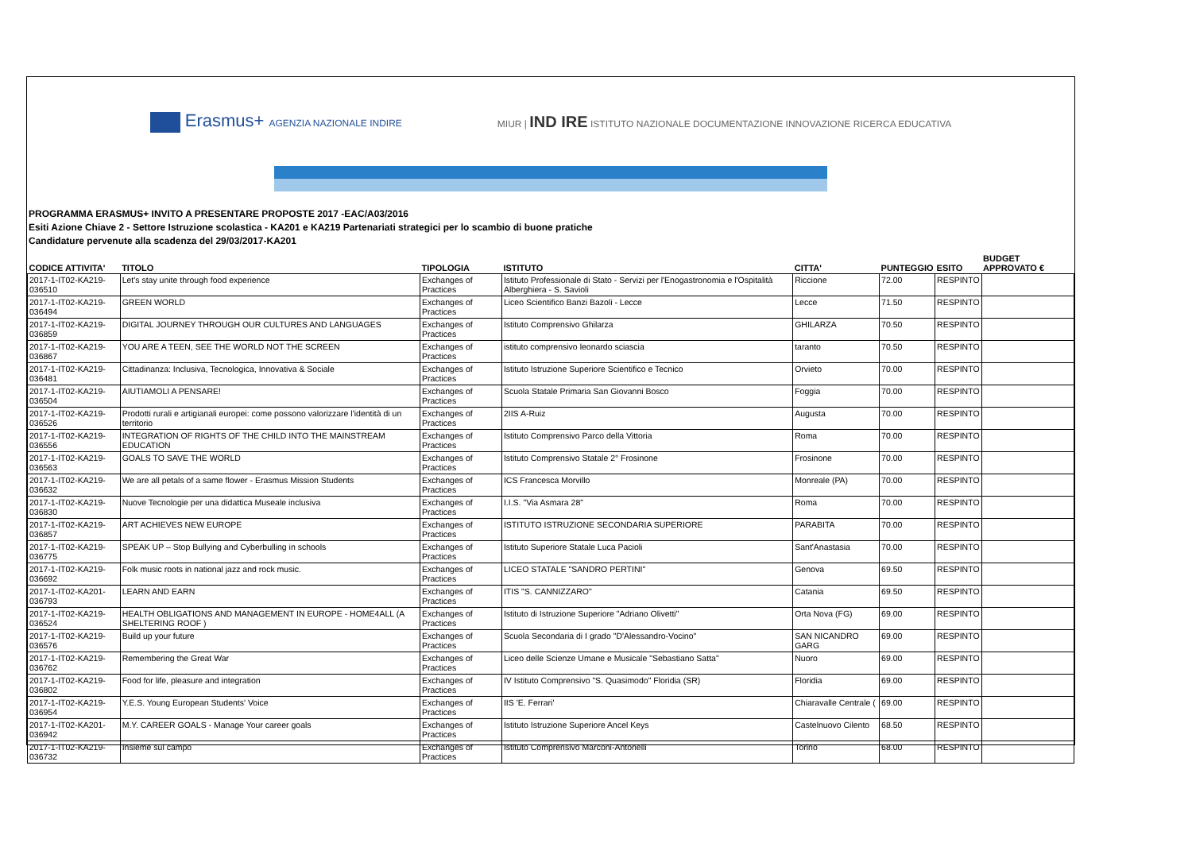Erasmus+ AGENZIA NAZIONALE INDIRE
MIUR | IND IRE ISTITUTO NAZIONALE DOCUMENTAZIONE INNOVAZIONE RICERCA EDUCATIVA
PROGRAMMA ERASMUS+ INVITO A PRESENTARE PROPOSTE 2017 -EAC/A03/2016
Esiti Azione Chiave 2 - Settore Istruzione scolastica - KA201 e KA219 Partenariati strategici per lo scambio di buone pratiche
Candidature pervenute alla scadenza del 29/03/2017-KA201
| CODICE ATTIVITA' | TITOLO | TIPOLOGIA | ISTITUTO | CITTA' | PUNTEGGIO | ESITO | BUDGET APPROVATO € |
| --- | --- | --- | --- | --- | --- | --- | --- |
| 2017-1-IT02-KA219-036510 | Let's stay unite through food experience | Exchanges of Practices | Istituto Professionale di Stato - Servizi per l'Enogastronomia e l'Ospitalità Alberghiera - S. Savioli | Riccione | 72.00 | RESPINTO | |
| 2017-1-IT02-KA219-036494 | GREEN WORLD | Exchanges of Practices | Liceo Scientifico Banzi Bazoli - Lecce | Lecce | 71.50 | RESPINTO | |
| 2017-1-IT02-KA219-036859 | DIGITAL JOURNEY THROUGH OUR CULTURES AND LANGUAGES | Exchanges of Practices | Istituto Comprensivo Ghilarza | GHILARZA | 70.50 | RESPINTO | |
| 2017-1-IT02-KA219-036867 | YOU ARE A TEEN, SEE THE WORLD NOT THE SCREEN | Exchanges of Practices | istituto comprensivo leonardo sciascia | taranto | 70.50 | RESPINTO | |
| 2017-1-IT02-KA219-036481 | Cittadinanza: Inclusiva, Tecnologica, Innovativa & Sociale | Exchanges of Practices | Istituto Istruzione Superiore Scientifico e Tecnico | Orvieto | 70.00 | RESPINTO | |
| 2017-1-IT02-KA219-036504 | AIUTIAMOLI A PENSARE! | Exchanges of Practices | Scuola Statale Primaria San Giovanni Bosco | Foggia | 70.00 | RESPINTO | |
| 2017-1-IT02-KA219-036526 | Prodotti rurali e artigianali europei: come possono valorizzare l'identità di un territorio | Exchanges of Practices | 2IIS A-Ruiz | Augusta | 70.00 | RESPINTO | |
| 2017-1-IT02-KA219-036556 | INTEGRATION OF RIGHTS OF THE CHILD INTO THE MAINSTREAM EDUCATION | Exchanges of Practices | Istituto Comprensivo Parco della Vittoria | Roma | 70.00 | RESPINTO | |
| 2017-1-IT02-KA219-036563 | GOALS TO SAVE THE WORLD | Exchanges of Practices | Istituto Comprensivo Statale 2° Frosinone | Frosinone | 70.00 | RESPINTO | |
| 2017-1-IT02-KA219-036632 | We are all petals of a same flower - Erasmus Mission Students | Exchanges of Practices | ICS Francesca Morvillo | Monreale (PA) | 70.00 | RESPINTO | |
| 2017-1-IT02-KA219-036830 | Nuove Tecnologie per una didattica Museale inclusiva | Exchanges of Practices | I.I.S. "Via Asmara 28" | Roma | 70.00 | RESPINTO | |
| 2017-1-IT02-KA219-036857 | ART ACHIEVES NEW EUROPE | Exchanges of Practices | ISTITUTO ISTRUZIONE SECONDARIA SUPERIORE | PARABITA | 70.00 | RESPINTO | |
| 2017-1-IT02-KA219-036775 | SPEAK UP – Stop Bullying and Cyberbulling in schools | Exchanges of Practices | Istituto Superiore Statale Luca Pacioli | Sant'Anastasia | 70.00 | RESPINTO | |
| 2017-1-IT02-KA219-036692 | Folk music roots in national jazz and rock music. | Exchanges of Practices | LICEO STATALE "SANDRO PERTINI" | Genova | 69.50 | RESPINTO | |
| 2017-1-IT02-KA201-036793 | LEARN AND EARN | Exchanges of Practices | ITIS "S. CANNIZZARO" | Catania | 69.50 | RESPINTO | |
| 2017-1-IT02-KA219-036524 | HEALTH OBLIGATIONS AND MANAGEMENT IN EUROPE - HOME4ALL (A SHELTERING ROOF ) | Exchanges of Practices | Istituto di Istruzione Superiore "Adriano Olivetti" | Orta Nova (FG) | 69.00 | RESPINTO | |
| 2017-1-IT02-KA219-036576 | Build up your future | Exchanges of Practices | Scuola Secondaria di I grado "D'Alessandro-Vocino" | SAN NICANDRO GARG | 69.00 | RESPINTO | |
| 2017-1-IT02-KA219-036762 | Remembering the Great War | Exchanges of Practices | Liceo delle Scienze Umane e Musicale "Sebastiano Satta" | Nuoro | 69.00 | RESPINTO | |
| 2017-1-IT02-KA219-036802 | Food for life, pleasure and integration | Exchanges of Practices | IV Istituto Comprensivo "S. Quasimodo" Floridia (SR) | Floridia | 69.00 | RESPINTO | |
| 2017-1-IT02-KA219-036954 | Y.E.S. Young European Students' Voice | Exchanges of Practices | IIS 'E. Ferrari' | Chiaravalle Centrale ( | 69.00 | RESPINTO | |
| 2017-1-IT02-KA201-036942 | M.Y. CAREER GOALS - Manage Your career goals | Exchanges of Practices | Istituto Istruzione Superiore Ancel Keys | Castelnuovo Cilento | 68.50 | RESPINTO | |
| 2017-1-IT02-KA219-036732 | Insieme sul campo | Exchanges of Practices | Istituto Comprensivo Marconi-Antonelli | Torino | 68.00 | RESPINTO | |